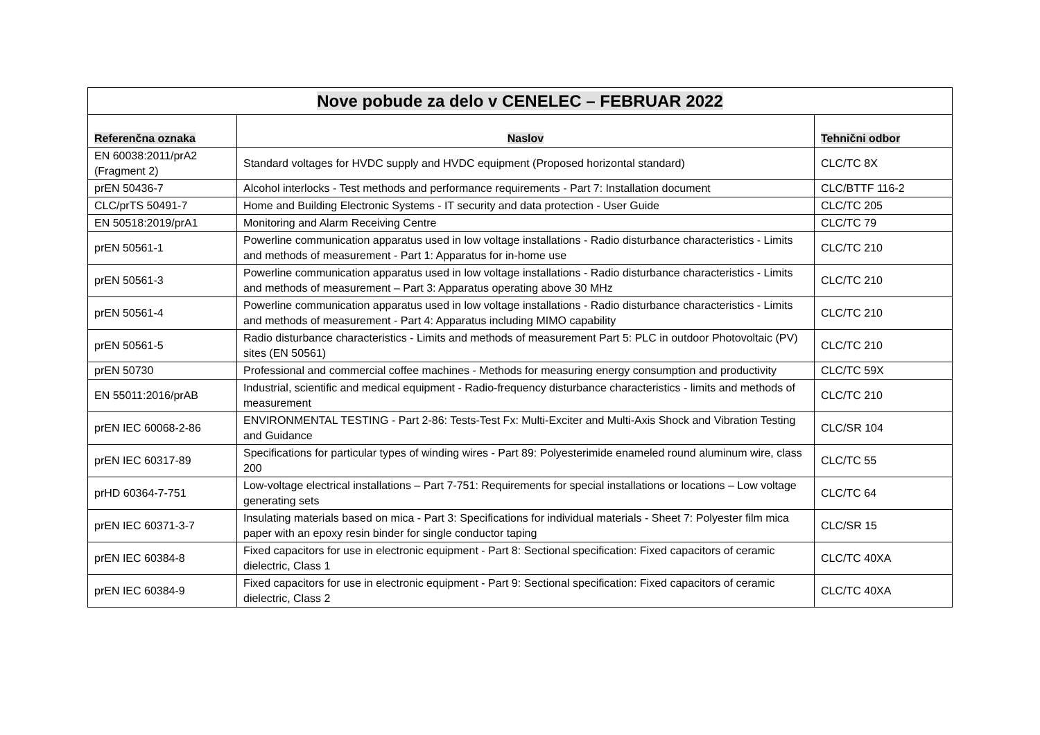| Nove pobude za delo v CENELEC – FEBRUAR 2022 | | |
| Referenčna oznaka | Naslov | Tehnični odbor |
| EN 60038:2011/prA2 (Fragment 2) | Standard voltages for HVDC supply and HVDC equipment (Proposed horizontal standard) | CLC/TC 8X |
| prEN 50436-7 | Alcohol interlocks - Test methods and performance requirements - Part 7: Installation document | CLC/BTTF 116-2 |
| CLC/prTS 50491-7 | Home and Building Electronic Systems - IT security and data protection - User Guide | CLC/TC 205 |
| EN 50518:2019/prA1 | Monitoring and Alarm Receiving Centre | CLC/TC 79 |
| prEN 50561-1 | Powerline communication apparatus used in low voltage installations - Radio disturbance characteristics - Limits and methods of measurement - Part 1: Apparatus for in-home use | CLC/TC 210 |
| prEN 50561-3 | Powerline communication apparatus used in low voltage installations - Radio disturbance characteristics - Limits and methods of measurement – Part 3: Apparatus operating above 30 MHz | CLC/TC 210 |
| prEN 50561-4 | Powerline communication apparatus used in low voltage installations - Radio disturbance characteristics - Limits and methods of measurement - Part 4: Apparatus including MIMO capability | CLC/TC 210 |
| prEN 50561-5 | Radio disturbance characteristics - Limits and methods of measurement Part 5: PLC in outdoor Photovoltaic (PV) sites (EN 50561) | CLC/TC 210 |
| prEN 50730 | Professional and commercial coffee machines - Methods for measuring energy consumption and productivity | CLC/TC 59X |
| EN 55011:2016/prAB | Industrial, scientific and medical equipment - Radio-frequency disturbance characteristics - limits and methods of measurement | CLC/TC 210 |
| prEN IEC 60068-2-86 | ENVIRONMENTAL TESTING - Part 2-86: Tests-Test Fx: Multi-Exciter and Multi-Axis Shock and Vibration Testing and Guidance | CLC/SR 104 |
| prEN IEC 60317-89 | Specifications for particular types of winding wires - Part 89: Polyesterimide enameled round aluminum wire, class 200 | CLC/TC 55 |
| prHD 60364-7-751 | Low-voltage electrical installations – Part 7-751: Requirements for special installations or locations – Low voltage generating sets | CLC/TC 64 |
| prEN IEC 60371-3-7 | Insulating materials based on mica - Part 3: Specifications for individual materials - Sheet 7: Polyester film mica paper with an epoxy resin binder for single conductor taping | CLC/SR 15 |
| prEN IEC 60384-8 | Fixed capacitors for use in electronic equipment - Part 8: Sectional specification: Fixed capacitors of ceramic dielectric, Class 1 | CLC/TC 40XA |
| prEN IEC 60384-9 | Fixed capacitors for use in electronic equipment - Part 9: Sectional specification: Fixed capacitors of ceramic dielectric, Class 2 | CLC/TC 40XA |